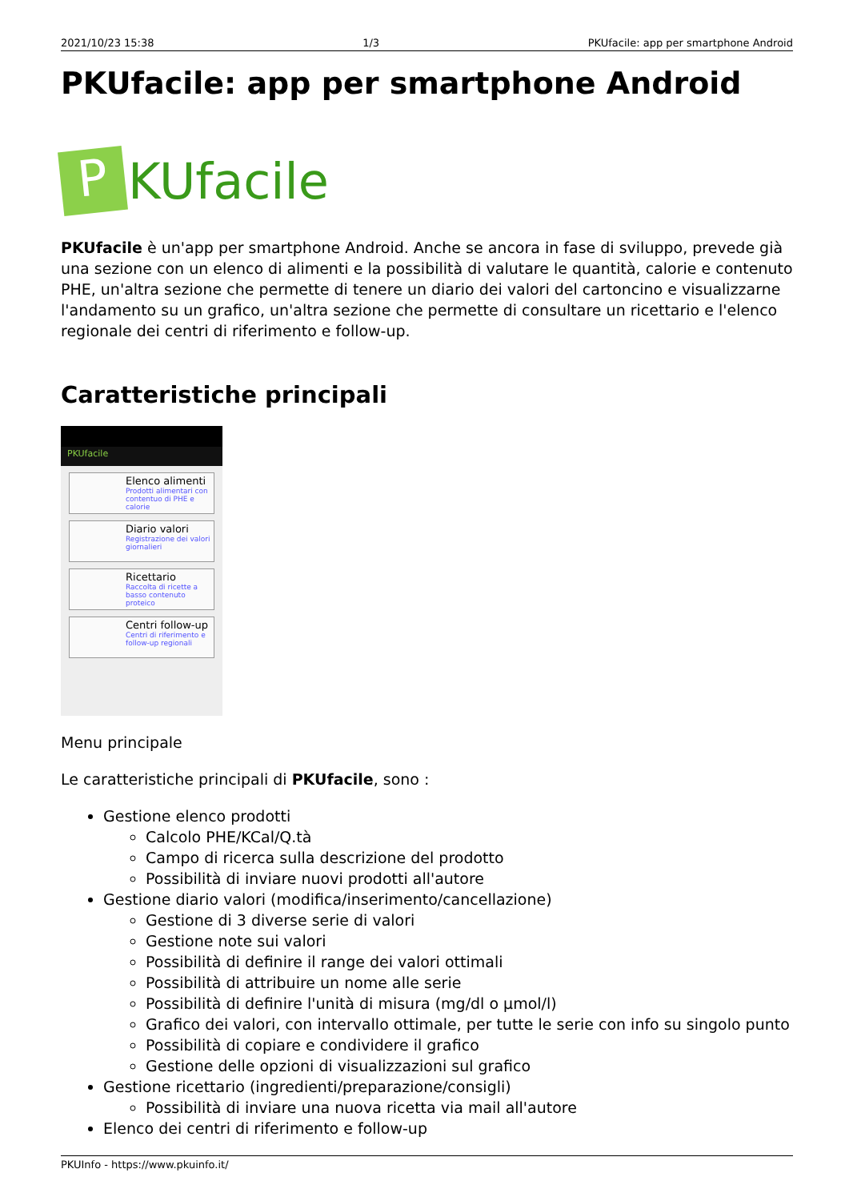2021/10/23 15:38 1/3 PKUfacile: app per smartphone Android
PKUfacile: app per smartphone Android
P KUfacile
PKUfacile è un'app per smartphone Android. Anche se ancora in fase di sviluppo, prevede già una sezione con un elenco di alimenti e la possibilità di valutare le quantità, calorie e contenuto PHE, un'altra sezione che permette di tenere un diario dei valori del cartoncino e visualizzarne l'andamento su un grafico, un'altra sezione che permette di consultare un ricettario e l'elenco regionale dei centri di riferimento e follow-up.
Caratteristiche principali
PKUfacile
Elenco alimenti
Prodotti alimentari con contentuo di PHE e calorie
Diario valori
Registrazione dei valori giornalieri
Ricettario
Raccolta di ricette a basso contenuto proteico
Centri follow-up
Centri di riferimento e follow-up regionali
Menu principale
Le caratteristiche principali di PKUfacile, sono :
Gestione elenco prodotti
Calcolo PHE/KCal/Q.tà
Campo di ricerca sulla descrizione del prodotto
Possibilità di inviare nuovi prodotti all'autore
Gestione diario valori (modifica/inserimento/cancellazione)
Gestione di 3 diverse serie di valori
Gestione note sui valori
Possibilità di definire il range dei valori ottimali
Possibilità di attribuire un nome alle serie
Possibilità di definire l'unità di misura (mg/dl o µmol/l)
Grafico dei valori, con intervallo ottimale, per tutte le serie con info su singolo punto
Possibilità di copiare e condividere il grafico
Gestione delle opzioni di visualizzazioni sul grafico
Gestione ricettario (ingredienti/preparazione/consigli)
Possibilità di inviare una nuova ricetta via mail all'autore
Elenco dei centri di riferimento e follow-up
PKUInfo - https://www.pkuinfo.it/